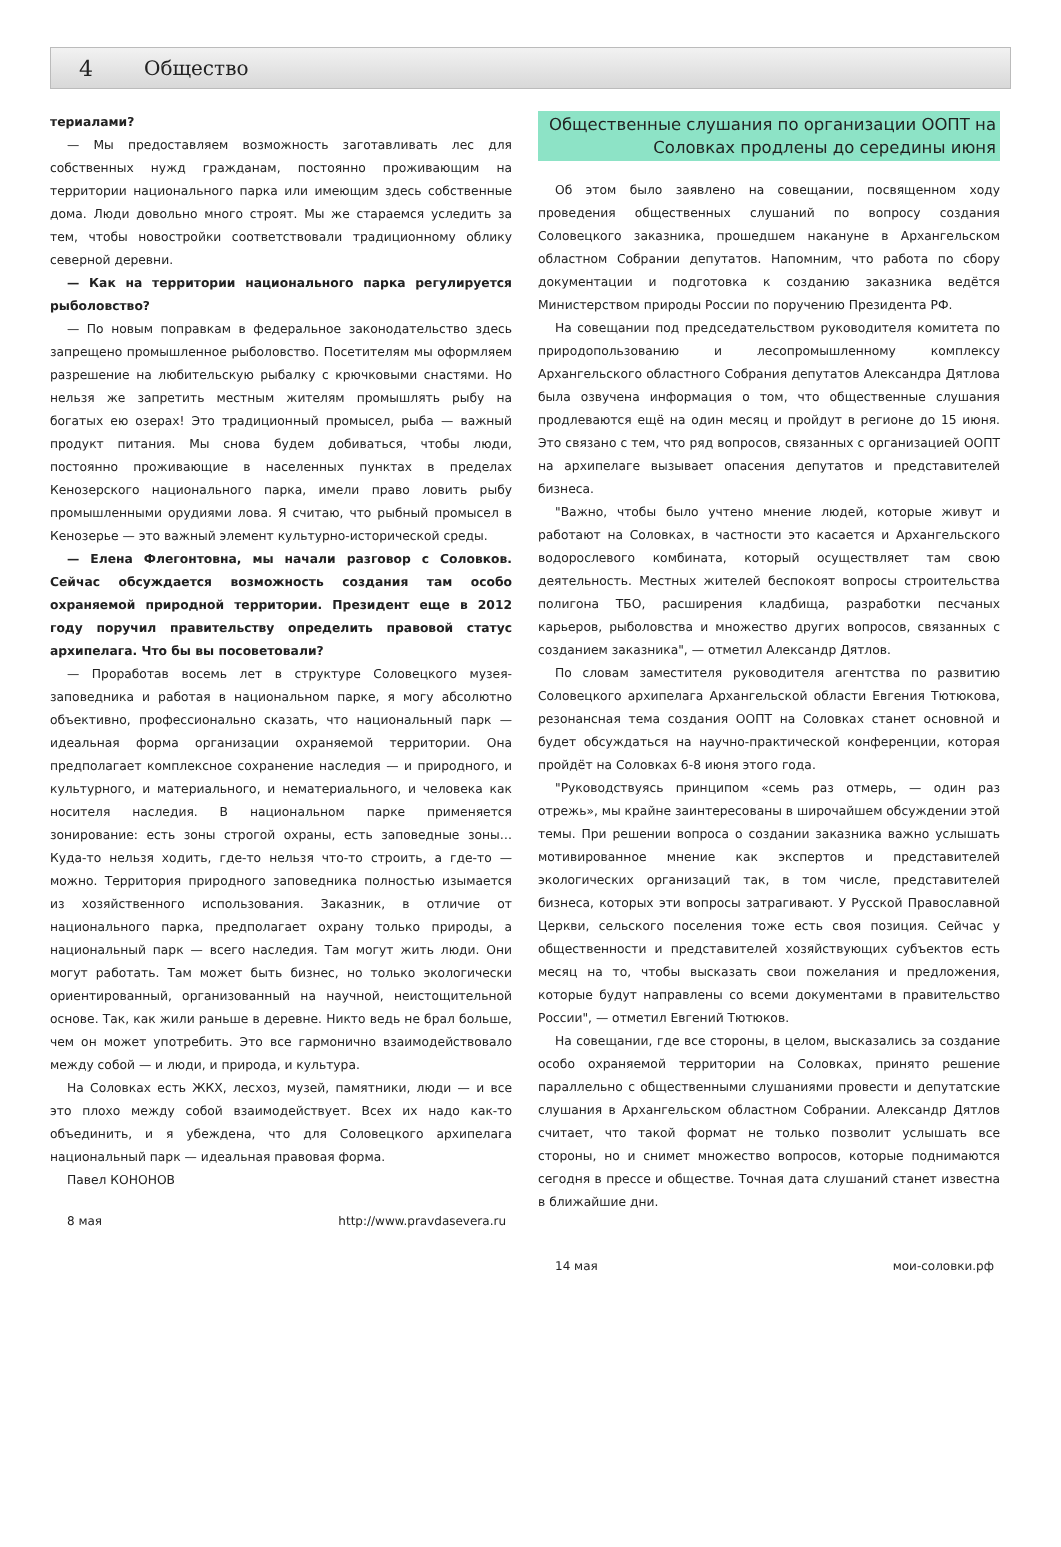4 Общество
териалами?
— Мы предоставляем возможность заготавливать лес для собственных нужд гражданам, постоянно проживающим на территории национального парка или имеющим здесь собственные дома. Люди довольно много строят. Мы же стараемся уследить за тем, чтобы новостройки соответствовали традиционному облику северной деревни.
— Как на территории национального парка регулируется рыболовство?
— По новым поправкам в федеральное законодательство здесь запрещено промышленное рыболовство. Посетителям мы оформляем разрешение на любительскую рыбалку с крючковыми снастями. Но нельзя же запретить местным жителям промышлять рыбу на богатых ею озерах! Это традиционный промысел, рыба — важный продукт питания. Мы снова будем добиваться, чтобы люди, постоянно проживающие в населенных пунктах в пределах Кенозерского национального парка, имели право ловить рыбу промышленными орудиями лова. Я считаю, что рыбный промысел в Кенозерье — это важный элемент культурно-исторической среды.
— Елена Флегонтовна, мы начали разговор с Соловков. Сейчас обсуждается возможность создания там особо охраняемой природной территории. Президент еще в 2012 году поручил правительству определить правовой статус архипелага. Что бы вы посоветовали?
— Проработав восемь лет в структуре Соловецкого музея-заповедника и работая в национальном парке, я могу абсолютно объективно, профессионально сказать, что национальный парк — идеальная форма организации охраняемой территории. Она предполагает комплексное сохранение наследия — и природного, и культурного, и материального, и нематериального, и человека как носителя наследия. В национальном парке применяется зонирование: есть зоны строгой охраны, есть заповедные зоны… Куда-то нельзя ходить, где-то нельзя что-то строить, а где-то — можно. Территория природного заповедника полностью изымается из хозяйственного использования. Заказник, в отличие от национального парка, предполагает охрану только природы, а национальный парк — всего наследия. Там могут жить люди. Они могут работать. Там может быть бизнес, но только экологически ориентированный, организованный на научной, неистощительной основе. Так, как жили раньше в деревне. Никто ведь не брал больше, чем он может употребить. Это все гармонично взаимодействовало между собой — и люди, и природа, и культура.
На Соловках есть ЖКХ, лесхоз, музей, памятники, люди — и все это плохо между собой взаимодействует. Всех их надо как-то объединить, и я убеждена, что для Соловецкого архипелага национальный парк — идеальная правовая форма.
Павел КОНОНОВ
8 мая http://www.pravdasevera.ru
Общественные слушания по организации ООПТ на Соловках продлены до середины июня
Об этом было заявлено на совещании, посвященном ходу проведения общественных слушаний по вопросу создания Соловецкого заказника, прошедшем накануне в Архангельском областном Собрании депутатов. Напомним, что работа по сбору документации и подготовка к созданию заказника ведётся Министерством природы России по поручению Президента РФ.
На совещании под председательством руководителя комитета по природопользованию и лесопромышленному комплексу Архангельского областного Собрания депутатов Александра Дятлова была озвучена информация о том, что общественные слушания продлеваются ещё на один месяц и пройдут в регионе до 15 июня. Это связано с тем, что ряд вопросов, связанных с организацией ООПТ на архипелаге вызывает опасения депутатов и представителей бизнеса.
"Важно, чтобы было учтено мнение людей, которые живут и работают на Соловках, в частности это касается и Архангельского водорослевого комбината, который осуществляет там свою деятельность. Местных жителей беспокоят вопросы строительства полигона ТБО, расширения кладбища, разработки песчаных карьеров, рыболовства и множество других вопросов, связанных с созданием заказника", — отметил Александр Дятлов.
По словам заместителя руководителя агентства по развитию Соловецкого архипелага Архангельской области Евгения Тютюкова, резонансная тема создания ООПТ на Соловках станет основной и будет обсуждаться на научно-практической конференции, которая пройдёт на Соловках 6-8 июня этого года.
"Руководствуясь принципом «семь раз отмерь, — один раз отрежь», мы крайне заинтересованы в широчайшем обсуждении этой темы. При решении вопроса о создании заказника важно услышать мотивированное мнение как экспертов и представителей экологических организаций так, в том числе, представителей бизнеса, которых эти вопросы затрагивают. У Русской Православной Церкви, сельского поселения тоже есть своя позиция. Сейчас у общественности и представителей хозяйствующих субъектов есть месяц на то, чтобы высказать свои пожелания и предложения, которые будут направлены со всеми документами в правительство России", — отметил Евгений Тютюков.
На совещании, где все стороны, в целом, высказались за создание особо охраняемой территории на Соловках, принято решение параллельно с общественными слушаниями провести и депутатские слушания в Архангельском областном Собрании. Александр Дятлов считает, что такой формат не только позволит услышать все стороны, но и снимет множество вопросов, которые поднимаются сегодня в прессе и обществе. Точная дата слушаний станет известна в ближайшие дни.
14 мая мои-соловки.рф